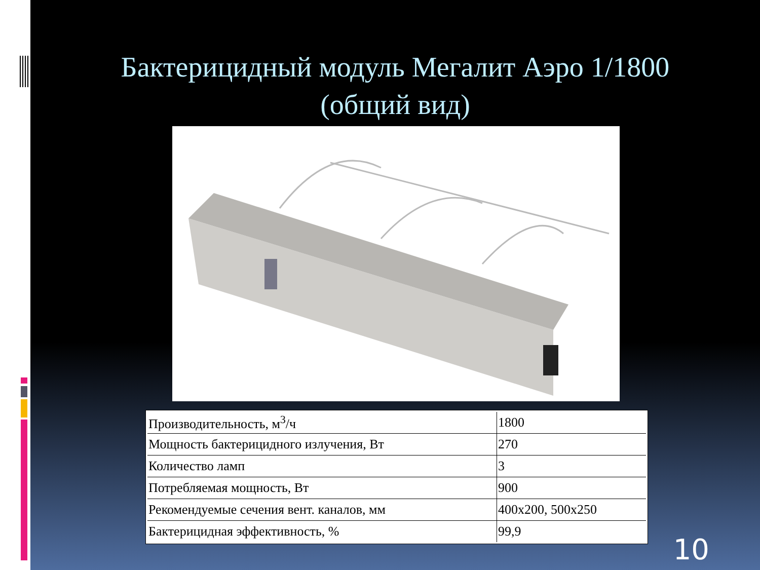Бактерицидный модуль Мегалит Аэро 1/1800
(общий вид)
| Производительность, м<sup>3</sup>/ч | 1800 |
| Мощность бактерицидного излучения, Вт | 270 |
| Количество ламп | 3 |
| Потребляемая мощность, Вт | 900 |
| Рекомендуемые сечения вент. каналов, мм | 400х200, 500х250 |
| Бактерицидная эффективность, % | 99,9 |
10